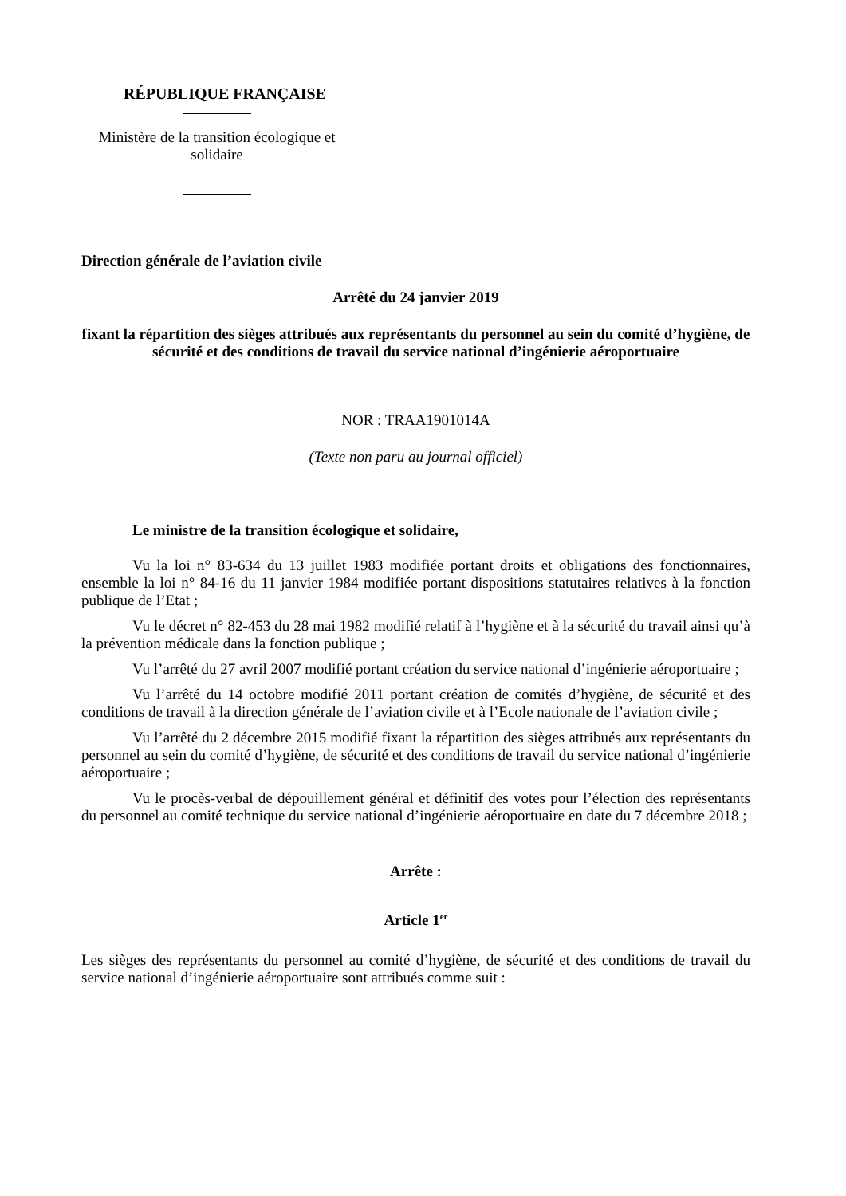RÉPUBLIQUE FRANÇAISE
Ministère de la transition écologique et
solidaire
Direction générale de l’aviation civile
Arrêté du 24 janvier 2019
fixant la répartition des sièges attribués aux représentants du personnel au sein du comité d’hygiène, de sécurité et des conditions de travail du service national d’ingénierie aéroportuaire
NOR : TRAA1901014A
(Texte non paru au journal officiel)
Le ministre de la transition écologique et solidaire,
Vu la loi n° 83-634 du 13 juillet 1983 modifiée portant droits et obligations des fonctionnaires, ensemble la loi n° 84-16 du 11 janvier 1984 modifiée portant dispositions statutaires relatives à la fonction publique de l’Etat ;
Vu le décret n° 82-453 du 28 mai 1982 modifié relatif à l’hygiène et à la sécurité du travail ainsi qu’à la prévention médicale dans la fonction publique ;
Vu l’arrêté du 27 avril 2007 modifié portant création du service national d’ingénierie aéroportuaire ;
Vu l’arrêté du 14 octobre modifié 2011 portant création de comités d’hygiène, de sécurité et des conditions de travail à la direction générale de l’aviation civile et à l’Ecole nationale de l’aviation civile ;
Vu l’arrêté du 2 décembre 2015 modifié fixant la répartition des sièges attribués aux représentants du personnel au sein du comité d’hygiène, de sécurité et des conditions de travail du service national d’ingénierie aéroportuaire ;
Vu le procès-verbal de dépouillement général et définitif des votes pour l’élection des représentants du personnel au comité technique du service national d’ingénierie aéroportuaire en date du 7 décembre 2018 ;
Arrête :
Article 1<sup>er</sup>
Les sièges des représentants du personnel au comité d’hygiène, de sécurité et des conditions de travail du service national d’ingénierie aéroportuaire sont attribués comme suit :